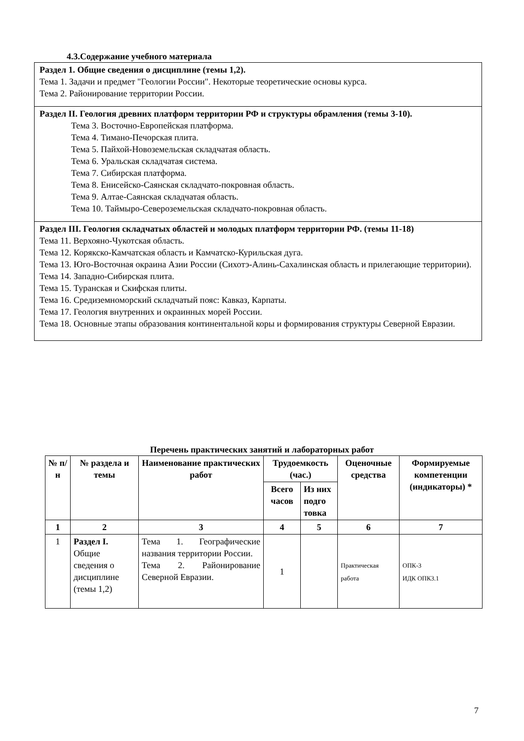4.3.Содержание учебного материала
Раздел 1. Общие сведения о дисциплине (темы 1,2).
Тема 1. Задачи и предмет "Геологии России". Некоторые теоретические основы курса.
Тема 2. Районирование территории России.
Раздел II. Геология древних платформ территории РФ и структуры обрамления (темы 3-10).
Тема 3. Восточно-Европейская платформа.
Тема 4. Тимано-Печорская плита.
Тема 5. Пайхой-Новоземельская складчатая область.
Тема 6. Уральская складчатая система.
Тема 7. Сибирская платформа.
Тема 8. Енисейско-Саянская складчато-покровная область.
Тема 9. Алтае-Саянская складчатая область.
Тема 10. Таймыро-Североземельская складчато-покровная область.
Раздел III. Геология складчатых областей и молодых платформ территории РФ. (темы 11-18)
Тема 11. Верхояно-Чукотская область.
Тема 12. Корякско-Камчатская область и Камчатско-Курильская дуга.
Тема 13. Юго-Восточная окраина Азии России (Сихотэ-Алинь-Сахалинская область и прилегающие территории).
Тема 14. Западно-Сибирская плита.
Тема 15. Туранская и Скифская плиты.
Тема 16. Средиземноморский складчатый пояс: Кавказ, Карпаты.
Тема 17. Геология внутренних и окраинных морей России.
Тема 18. Основные этапы образования континентальной коры и формирования структуры Северной Евразии.
Перечень практических занятий и лабораторных работ
| № п/н | № раздела и темы | Наименование практических работ | Трудоемкость (час.) | | Оценочные средства | Формируемые компетенции (индикаторы) * |
| --- | --- | --- | --- | --- | --- | --- |
| | | | Всего часов | Из них подго товка | | |
| 1 | 2 | 3 | 4 | 5 | 6 | 7 |
| 1 | Раздел I. Общие сведения о дисциплине (темы 1,2) | Тема 1. Географические названия территории России. Тема 2. Районирование Северной Евразии. | 1 | | Практическая работа | ОПК-3 ИДК ОПК3.1 |
7